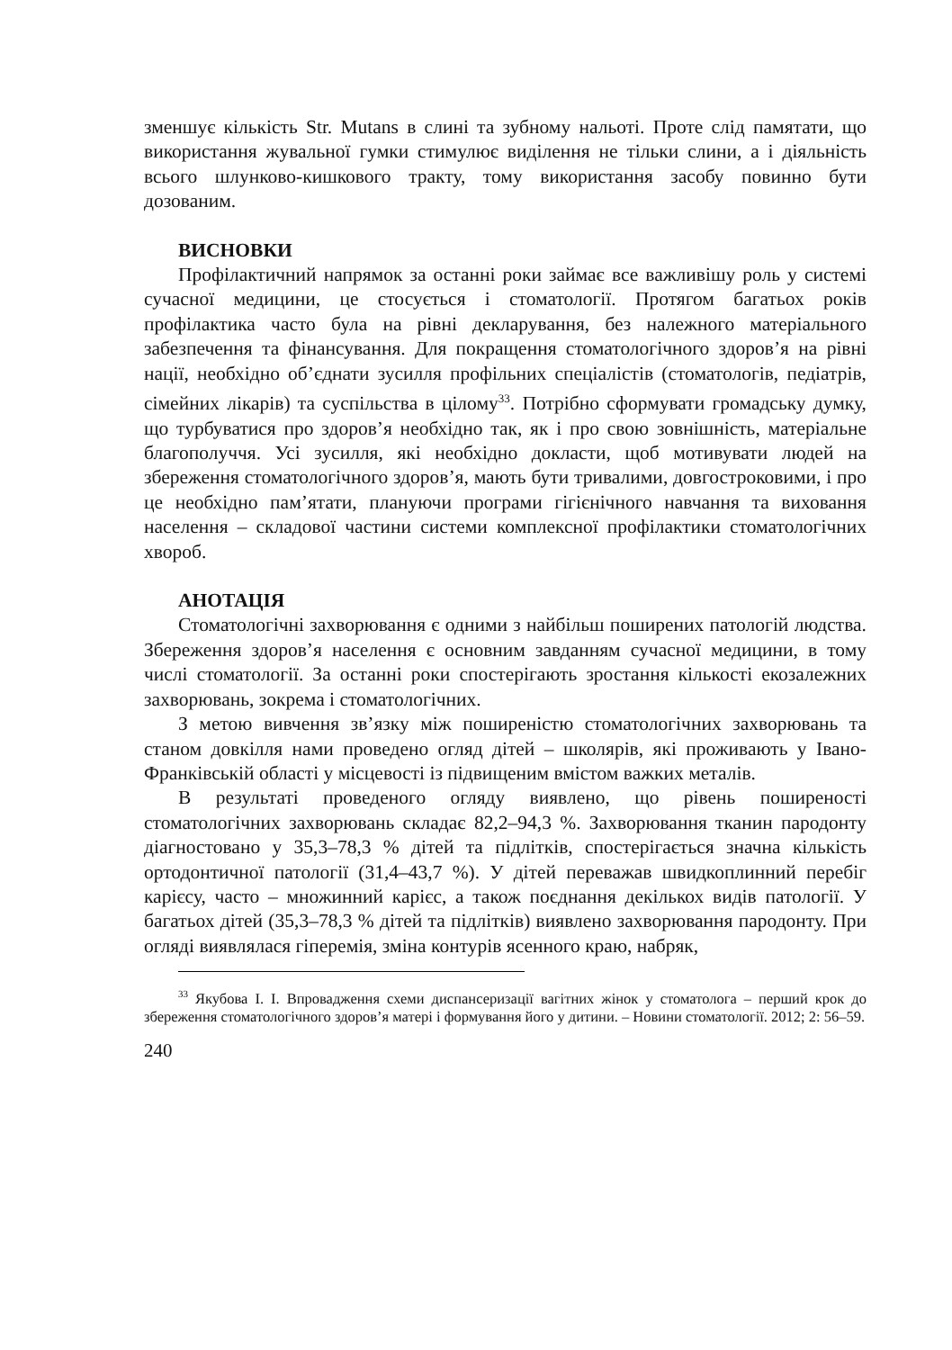зменшує кількість Str. Mutans в слині та зубному нальоті. Проте слід памятати, що використання жувальної гумки стимулює виділення не тільки слини, а і діяльність всього шлунково-кишкового тракту, тому використання засобу повинно бути дозованим.
ВИСНОВКИ
Профілактичний напрямок за останні роки займає все важливішу роль у системі сучасної медицини, це стосується і стоматології. Протягом багатьох років профілактика часто була на рівні декларування, без належного матеріального забезпечення та фінансування. Для покращення стоматологічного здоров’я на рівні нації, необхідно об’єднати зусилля профільних спеціалістів (стоматологів, педіатрів, сімейних лікарів) та суспільства в цілому<sup>33</sup>. Потрібно сформувати громадську думку, що турбуватися про здоров’я необхідно так, як і про свою зовнішність, матеріальне благополуччя. Усі зусилля, які необхідно докласти, щоб мотивувати людей на збереження стоматологічного здоров’я, мають бути тривалими, довгостроковими, і про це необхідно пам’ятати, плануючи програми гігієнічного навчання та виховання населення – складової частини системи комплексної профілактики стоматологічних хвороб.
АНОТАЦІЯ
Стоматологічні захворювання є одними з найбільш поширених патологій людства. Збереження здоров’я населення є основним завданням сучасної медицини, в тому числі стоматології. За останні роки спостерігають зростання кількості екозалежних захворювань, зокрема і стоматологічних.
З метою вивчення зв’язку між поширеністю стоматологічних захворювань та станом довкілля нами проведено огляд дітей – школярів, які проживають у Івано-Франківській області у місцевості із підвищеним вмістом важких металів.
В результаті проведеного огляду виявлено, що рівень поширеності стоматологічних захворювань складає 82,2–94,3 %. Захворювання тканин пародонту діагностовано у 35,3–78,3 % дітей та підлітків, спостерігається значна кількість ортодонтичної патології (31,4–43,7 %). У дітей переважав швидкоплинний перебіг карієсу, часто – множинний карієс, а також поєднання декількох видів патології. У багатьох дітей (35,3–78,3 % дітей та підлітків) виявлено захворювання пародонту. При огляді виявлялася гіперемія, зміна контурів ясенного краю, набряк,
<sup>33</sup> Якубова І. І. Впровадження схеми диспансеризації вагітних жінок у стоматолога – перший крок до збереження стоматологічного здоров’я матері і формування його у дитини. – Новини стоматології. 2012; 2: 56–59.
240